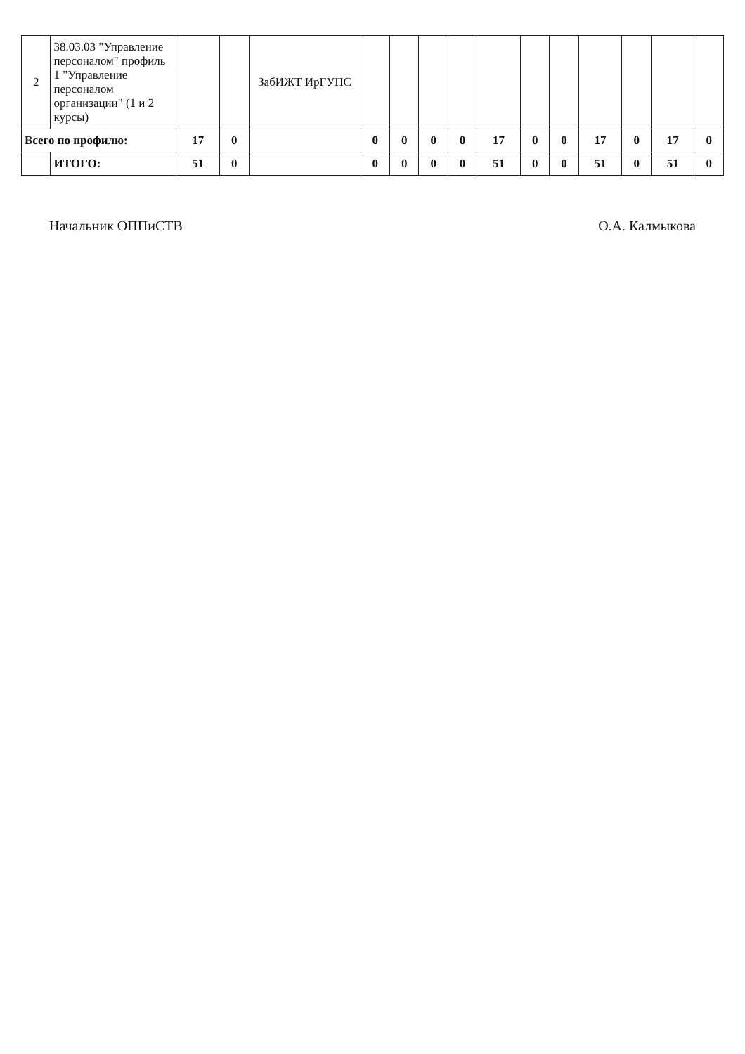| 2 | 38.03.03 "Управление персоналом" профиль 1 "Управление персоналом организации" (1 и 2 курсы) | | | ЗабИЖТ ИрГУПС | | | | | | | | | | | |
| Всего по профилю: | | 17 | 0 | | 0 | 0 | 0 | 0 | 17 | 0 | 0 | 17 | 0 | 17 | 0 |
| | ИТОГО: | 51 | 0 | | 0 | 0 | 0 | 0 | 51 | 0 | 0 | 51 | 0 | 51 | 0 |
Начальник ОППиСТВ О.А. Калмыкова